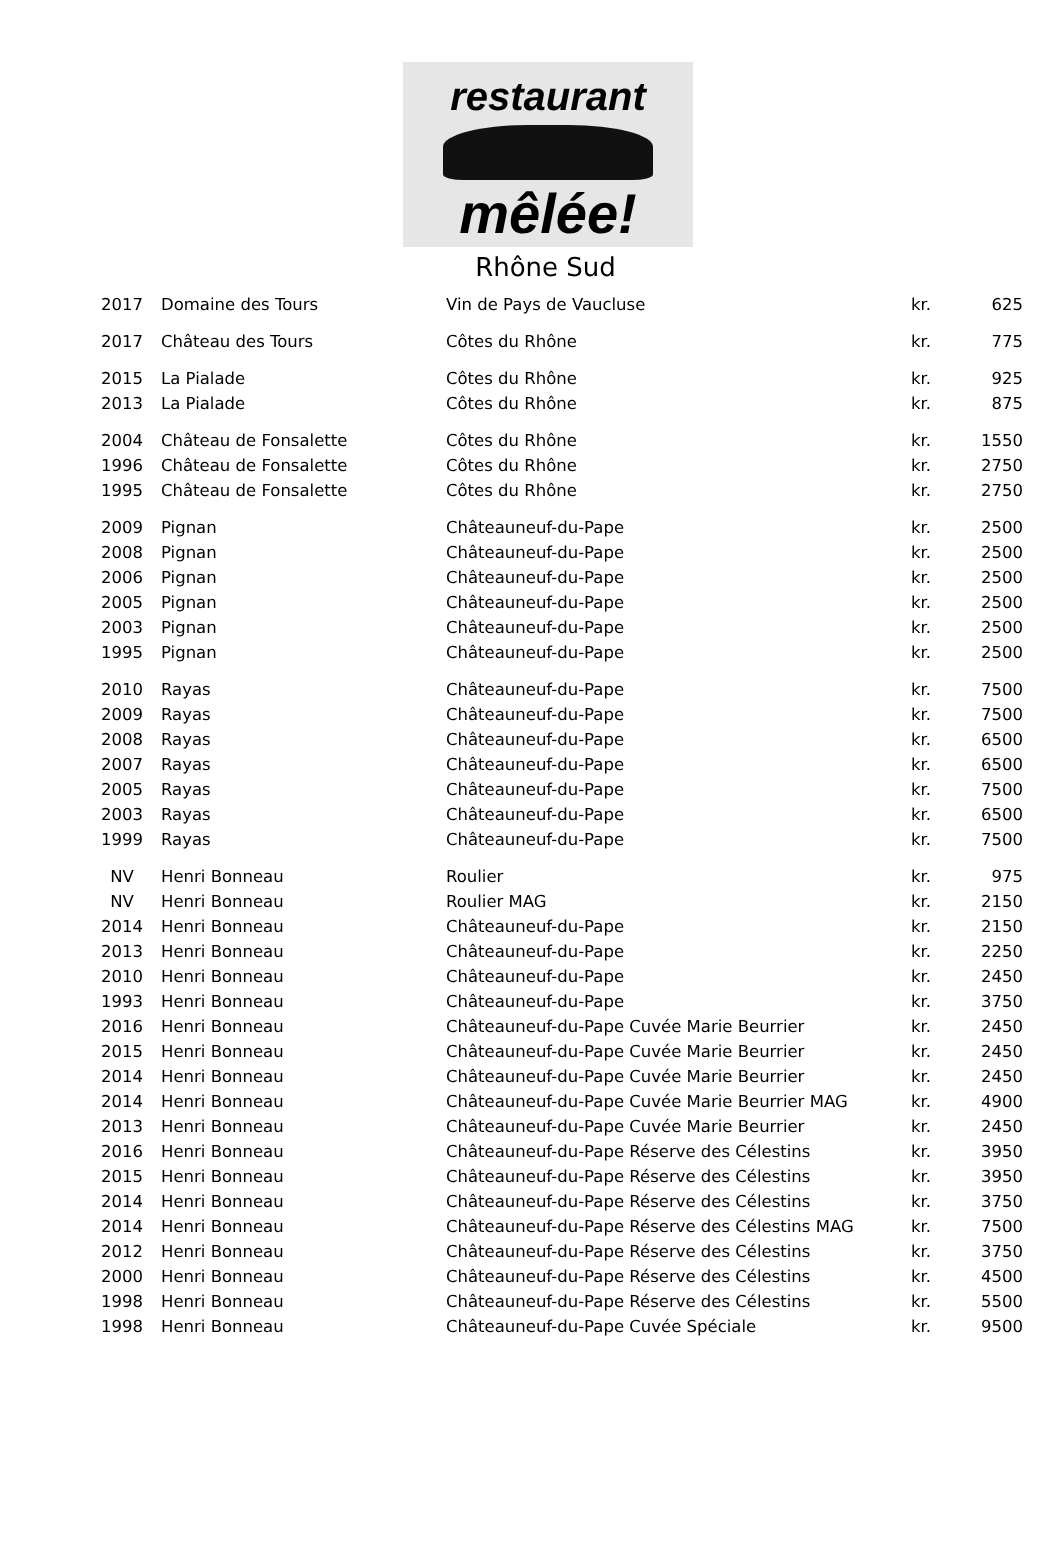restaurant
mêlée!
Rhône Sud
| 2017 | Domaine des Tours | Vin de Pays de Vaucluse | kr. | 625 |
| 2017 | Château des Tours | Côtes du Rhône | kr. | 775 |
| 2015 | La Pialade | Côtes du Rhône | kr. | 925 |
| 2013 | La Pialade | Côtes du Rhône | kr. | 875 |
| 2004 | Château de Fonsalette | Côtes du Rhône | kr. | 1550 |
| 1996 | Château de Fonsalette | Côtes du Rhône | kr. | 2750 |
| 1995 | Château de Fonsalette | Côtes du Rhône | kr. | 2750 |
| 2009 | Pignan | Châteauneuf-du-Pape | kr. | 2500 |
| 2008 | Pignan | Châteauneuf-du-Pape | kr. | 2500 |
| 2006 | Pignan | Châteauneuf-du-Pape | kr. | 2500 |
| 2005 | Pignan | Châteauneuf-du-Pape | kr. | 2500 |
| 2003 | Pignan | Châteauneuf-du-Pape | kr. | 2500 |
| 1995 | Pignan | Châteauneuf-du-Pape | kr. | 2500 |
| 2010 | Rayas | Châteauneuf-du-Pape | kr. | 7500 |
| 2009 | Rayas | Châteauneuf-du-Pape | kr. | 7500 |
| 2008 | Rayas | Châteauneuf-du-Pape | kr. | 6500 |
| 2007 | Rayas | Châteauneuf-du-Pape | kr. | 6500 |
| 2005 | Rayas | Châteauneuf-du-Pape | kr. | 7500 |
| 2003 | Rayas | Châteauneuf-du-Pape | kr. | 6500 |
| 1999 | Rayas | Châteauneuf-du-Pape | kr. | 7500 |
| NV | Henri Bonneau | Roulier | kr. | 975 |
| NV | Henri Bonneau | Roulier MAG | kr. | 2150 |
| 2014 | Henri Bonneau | Châteauneuf-du-Pape | kr. | 2150 |
| 2013 | Henri Bonneau | Châteauneuf-du-Pape | kr. | 2250 |
| 2010 | Henri Bonneau | Châteauneuf-du-Pape | kr. | 2450 |
| 1993 | Henri Bonneau | Châteauneuf-du-Pape | kr. | 3750 |
| 2016 | Henri Bonneau | Châteauneuf-du-Pape Cuvée Marie Beurrier | kr. | 2450 |
| 2015 | Henri Bonneau | Châteauneuf-du-Pape Cuvée Marie Beurrier | kr. | 2450 |
| 2014 | Henri Bonneau | Châteauneuf-du-Pape Cuvée Marie Beurrier | kr. | 2450 |
| 2014 | Henri Bonneau | Châteauneuf-du-Pape Cuvée Marie Beurrier MAG | kr. | 4900 |
| 2013 | Henri Bonneau | Châteauneuf-du-Pape Cuvée Marie Beurrier | kr. | 2450 |
| 2016 | Henri Bonneau | Châteauneuf-du-Pape Réserve des Célestins | kr. | 3950 |
| 2015 | Henri Bonneau | Châteauneuf-du-Pape Réserve des Célestins | kr. | 3950 |
| 2014 | Henri Bonneau | Châteauneuf-du-Pape Réserve des Célestins | kr. | 3750 |
| 2014 | Henri Bonneau | Châteauneuf-du-Pape Réserve des Célestins MAG | kr. | 7500 |
| 2012 | Henri Bonneau | Châteauneuf-du-Pape Réserve des Célestins | kr. | 3750 |
| 2000 | Henri Bonneau | Châteauneuf-du-Pape Réserve des Célestins | kr. | 4500 |
| 1998 | Henri Bonneau | Châteauneuf-du-Pape Réserve des Célestins | kr. | 5500 |
| 1998 | Henri Bonneau | Châteauneuf-du-Pape Cuvée Spéciale | kr. | 9500 |